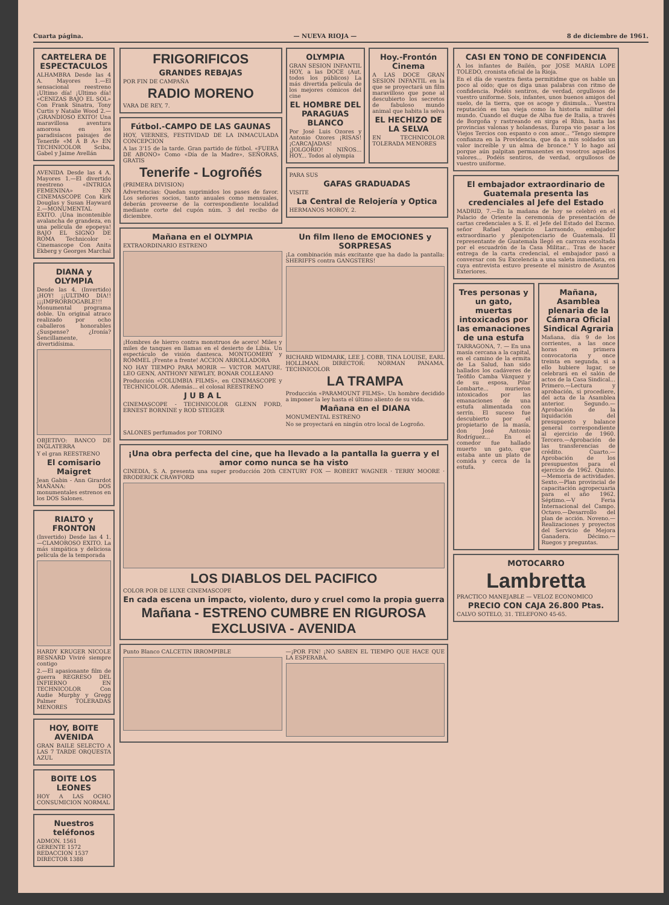Cuarta página. — NUEVA RIOJA — 8 de diciembre de 1961.
CARTELERA DE ESPECTACULOS
ALHAMBRA Desde las 4 A. Mayores 1.—El sensacional reestreno ¡Ultimo día! ¡Ultimo día! «CENIZAS BAJO EL SOL» Con Frank Sinatra, Tony Curtis y Natalie Wood 2.—¡GRANDIOSO EXITO! Una maravillosa aventura amorosa en los paradisíacos paisajes de Tenerife «M A B A» EN TECHNICOLOR Sciba, Gabel y Jaime Avellán
AVENIDA Desde las 4 A. Mayores 1.—El divertido reestreno «INTRIGA FEMENINA» EN CINEMASCOPE Con Kirk Douglas y Susan Hayward 2.—MONUMENTAL EXITO. ¡Una incontenible avalancha de grandeza, en una película de epopeya! BAJO EL SIGNO DE ROMA Technicolor - Cinemascope Con Anita Ekberg y Georges Marchal
DIANA y OLYMPIA
Desde las 4. (Invertido) ¡HOY! ¡¡ULTIMO DIA!! ¡¡¡IMPRORROGABLE!!! Monumental programa doble. Un original atraco realizado por ocho caballeros honorables ¿Suspense? ¿Ironía? Sencillamente, divertidísima.
OBJETIVO: BANCO DE INGLATERRA
Y el gran REESTRENO
El comisario Maigret
Jean Gabin - Ann Girardot MAÑANA: DOS monumentales estrenos en los DOS Salones.
RIALTO y FRONTON
(Invertido) Desde las 4 1.—CLAMOROSO EXITO. La más simpática y deliciosa película de la temporada
HARDY KRUGER NICOLE BESNARD Viviré siempre contigo
2.—El apasionante film de guerra REGRESO DEL INFIERNO EN TECHNICOLOR Con Audie Murphy y Gregg Palmer TOLERADAS MENORES
HOY, BOITE AVENIDA
GRAN BAILE SELECTO A LAS 7 TARDE ORQUESTA AZUL
BOITE LOS LEONES
HOY A LAS OCHO CONSUMICION NORMAL
Nuestros teléfonos
ADMON. 1561
GERENTE 1572
REDACCION 1537
DIRECTOR 1388
FRIGORIFICOS
GRANDES REBAJAS
POR FIN DE CAMPAÑA
RADIO MORENO
VARA DE REY, 7.
Fútbol.-CAMPO DE LAS GAUNAS
HOY, VIERNES, FESTIVIDAD DE LA INMACULADA CONCEPCION
A las 3'15 de la tarde. Gran partido de fútbol. «FUERA DE ABONO» Como «Día de la Madre», SEÑORAS, GRATIS
Tenerife - Logroñés
(PRIMERA DIVISION)
Advertencias: Quedan suprimidos los pases de favor. Los señores socios, tanto anuales como mensuales, deberán proveerse de la correspondiente localidad mediante corte del cupón núm. 3 del recibo de diciembre.
OLYMPIA
GRAN SESION INFANTIL HOY, a las DOCE (Aut. todos los públicos) La más divertida película de los mejores cómicos del cine
EL HOMBRE DEL PARAGUAS BLANCO
Por José Luis Ozores y Antonio Ozores ¡RISAS! ¡CARCAJADAS! ¡JOLGORIO! NIÑOS... HOY... Todos al olympia
Hoy.-Frontón Cinema
A LAS DOCE GRAN SESION INFANTIL en la que se proyectará un film maravilloso que pone al descubierto los secretos de fabuloso mundo animal que habita la selva
EL HECHIZO DE LA SELVA
EN TECHNICOLOR TOLERADA MENORES
PARA SUS
GAFAS GRADUADAS
VISITE
La Central de Relojería y Optica
HERMANOS MOROY, 2.
Mañana en el OLYMPIA
EXTRAORDINARIO ESTRENO
¡Hombres de hierro contra monstruos de acero! Miles y miles de tanques en llamas en el desierto de Libia. Un espectáculo de visión dantesca. MONTGOMERY y ROMMEL ¡Frente a frente! ACCION ARROLLADORA
NO HAY TIEMPO PARA MORIR — VICTOR MATURE, LEO GENN, ANTHONY NEWLEY, BONAR COLLEANO
Producción «COLUMBIA FILMS», en CINEMASCOPE y TECHNICOLOR. Además... el colosal REESTRENO
J U B A L
CINEMASCOPE - TECHNICOLOR GLENN FORD, ERNEST BORNINE y ROD STEIGER
Un film lleno de EMOCIONES y SORPRESAS
¡La combinación más excitante que ha dado la pantalla: SHERIFFS contra GANGSTERS!
RICHARD WIDMARK, LEE J. COBB, TINA LOUISE, EARL HOLLIMAN. DIRECTOR: NORMAN PANAMA. TECHNICOLOR
LA TRAMPA
Producción «PARAMOUNT FILMS». Un hombre decidido a imponer la ley hasta el último aliento de su vida.
Mañana en el DIANA
MONUMENTAL ESTRENO
No se proyectará en ningún otro local de Logroño.
SALONES perfumados por TORINO
¡Una obra perfecta del cine, que ha llevado a la pantalla la guerra y el amor como nunca se ha visto
CINEDIA, S. A. presenta una super producción 20th CENTURY FOX — ROBERT WAGNER · TERRY MOORE · BRODERICK CRAWFORD
LOS DIABLOS DEL PACIFICO
COLOR POR DE LUXE CINEMASCOPE
En cada escena un impacto, violento, duro y cruel como la propia guerra
Mañana - ESTRENO CUMBRE EN RIGUROSA EXCLUSIVA - AVENIDA
Punto Blanco CALCETIN IRROMPIBLE
—¡POR FIN! ¡NO SABEN EL TIEMPO QUE HACE QUE LA ESPERABA.
CASI EN TONO DE CONFIDENCIA
A los infantes de Bailén, por JOSE MARIA LOPE TOLEDO, cronista oficial de la Rioja.
En el día de vuestra fiesta permitidme que os hable un poco al oído; que os diga unas palabras con ritmo de confidencia. Podéis sentiros, de verdad, orgullosos de vuestro uniforme. Sois, infantes, unos buenos amigos del suelo, de la tierra, que os acoge y disimula... Vuestra reputación es tan vieja como la historia militar del mundo. Cuando el duque de Alba fue de Italia, a través de Borgoña y rastreando en sirga el Rhin, hasta las provincias valonas y holandesas, Europa vio pasar a los Viejos Tercios con espanto o con amor... "Tengo siempre confianza en la Providencia, que da a mis soldados un valor increíble y un alma de bronce." Y lo hago así porque aún palpitan permanentes en vosotros aquellos valores... Podéis sentiros, de verdad, orgullosos de vuestro uniforme.
El embajador extraordinario de Guatemala presenta las credenciales al Jefe del Estado
MADRID, 7.—En la mañana de hoy se celebró en el Palacio de Oriente la ceremonia de presentación de cartas credenciales a S. E. el Jefe del Estado del Excmo. señor Rafael Aparicio Larraondo, embajador extraordinario y plenipotenciario de Guatemala. El representante de Guatemala llegó en carroza escoltada por el escuadrón de la Casa Militar... Tras de hacer entrega de la carta credencial, el embajador pasó a conversar con Su Excelencia a una saleta inmediata, en cuya entrevista estuvo presente el ministro de Asuntos Exteriores.
Tres personas y un gato, muertas intoxicados por las emanaciones de una estufa
TARRAGONA, 7. — En una masía cercana a la capital, en el camino de la ermita de La Salud, han sido hallados los cadáveres de Teófilo Camba Vázquez y de su esposa, Pilar Lombarte... murieron intoxicados por las emanaciones de una estufa alimentada con serrín. El suceso fue descubierto por el propietario de la masía, don José Antonio Rodríguez... En el comedor fue hallado muerto un gato, que estaba ante un plato de comida y cerca de la estufa.
Mañana, Asamblea plenaria de la Cámara Oficial Sindical Agraria
Mañana, día 9 de los corrientes, a las once horas en primera convocatoria y once treinta en segunda, si a ello hubiere lugar, se celebrará en el salón de actos de la Casa Sindical... Primero.—Lectura y aprobación, si procediere, del acta de la Asamblea anterior. Segundo.—Aprobación de la liquidación del presupuesto y balance general correspondiente al ejercicio de 1960. Tercero.—Aprobación de las transferencias de crédito. Cuarto.—Aprobación de los presupuestos para el ejercicio de 1962. Quinto.—Memoria de actividades. Sexto.—Plan provincial de capacitación agropecuaria para el año 1962. Séptimo.—V Feria Internacional del Campo. Octavo.—Desarrollo del plan de acción. Noveno.—Realizaciones y proyectos del Servicio de Mejora Ganadera. Décimo.—Ruegos y preguntas.
MOTOCARRO
Lambretta
PRACTICO MANEJABLE — VELOZ ECONOMICO
PRECIO CON CAJA 26.800 Ptas.
CALVO SOTELO, 31. TELEFONO 45-65.